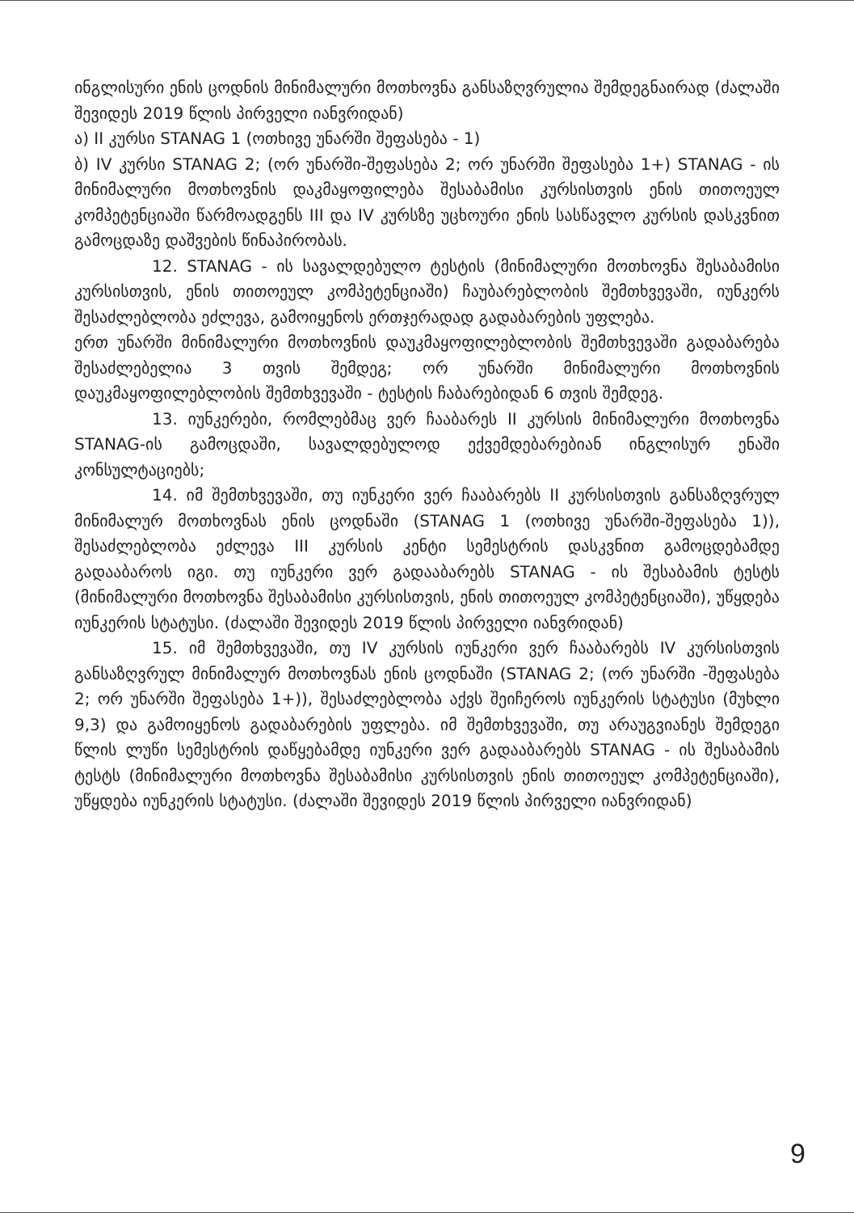ინგლისური ენის ცოდნის მინიმალური მოთხოვნა განსაზღვრულია შემდეგნაირად (ძალაში შევიდეს 2019 წლის პირველი იანვრიდან)
ა) II კურსი STANAG 1 (ოთხივე უნარში შეფასება - 1)
ბ) IV კურსი STANAG 2; (ორ უნარში-შეფასება 2; ორ უნარში შეფასება 1+) STANAG - ის მინიმალური მოთხოვნის დაკმაყოფილება შესაბამისი კურსისთვის ენის თითოეულ კომპეტენციაში წარმოადგენს III და IV კურსზე უცხოური ენის სასწავლო კურსის დასკვნით გამოცდაზე დაშვების წინაპირობას.
12. STANAG - ის სავალდებულო ტესტის (მინიმალური მოთხოვნა შესაბამისი კურსისთვის, ენის თითოეულ კომპეტენციაში) ჩაუბარებლობის შემთხვევაში, იუნკერს შესაძლებლობა ეძლევა, გამოიყენოს ერთჯერადად გადაბარების უფლება.
ერთ უნარში მინიმალური მოთხოვნის დაუკმაყოფილებლობის შემთხვევაში გადაბარება შესაძლებელია 3 თვის შემდეგ; ორ უნარში მინიმალური მოთხოვნის დაუკმაყოფილებლობის შემთხვევაში - ტესტის ჩაბარებიდან 6 თვის შემდეგ.
13. იუნკერები, რომლებმაც ვერ ჩააბარეს II კურსის მინიმალური მოთხოვნა STANAG-ის გამოცდაში, სავალდებულოდ ექვემდებარებიან ინგლისურ ენაში კონსულტაციებს;
14. იმ შემთხვევაში, თუ იუნკერი ვერ ჩააბარებს II კურსისთვის განსაზღვრულ მინიმალურ მოთხოვნას ენის ცოდნაში (STANAG 1 (ოთხივე უნარში-შეფასება 1)), შესაძლებლობა ეძლევა III კურსის კენტი სემესტრის დასკვნით გამოცდებამდე გადააბაროს იგი. თუ იუნკერი ვერ გადააბარებს STANAG - ის შესაბამის ტესტს (მინიმალური მოთხოვნა შესაბამისი კურსისთვის, ენის თითოეულ კომპეტენციაში), უწყდება იუნკერის სტატუსი. (ძალაში შევიდეს 2019 წლის პირველი იანვრიდან)
15. იმ შემთხვევაში, თუ IV კურსის იუნკერი ვერ ჩააბარებს IV კურსისთვის განსაზღვრულ მინიმალურ მოთხოვნას ენის ცოდნაში (STANAG 2; (ორ უნარში -შეფასება 2; ორ უნარში შეფასება 1+)), შესაძლებლობა აქვს შეიჩეროს იუნკერის სტატუსი (მუხლი 9,3) და გამოიყენოს გადაბარების უფლება. იმ შემთხვევაში, თუ არაუგვიანეს შემდეგი წლის ლუწი სემესტრის დაწყებამდე იუნკერი ვერ გადააბარებს STANAG - ის შესაბამის ტესტს (მინიმალური მოთხოვნა შესაბამისი კურსისთვის ენის თითოეულ კომპეტენციაში), უწყდება იუნკერის სტატუსი. (ძალაში შევიდეს 2019 წლის პირველი იანვრიდან)
9